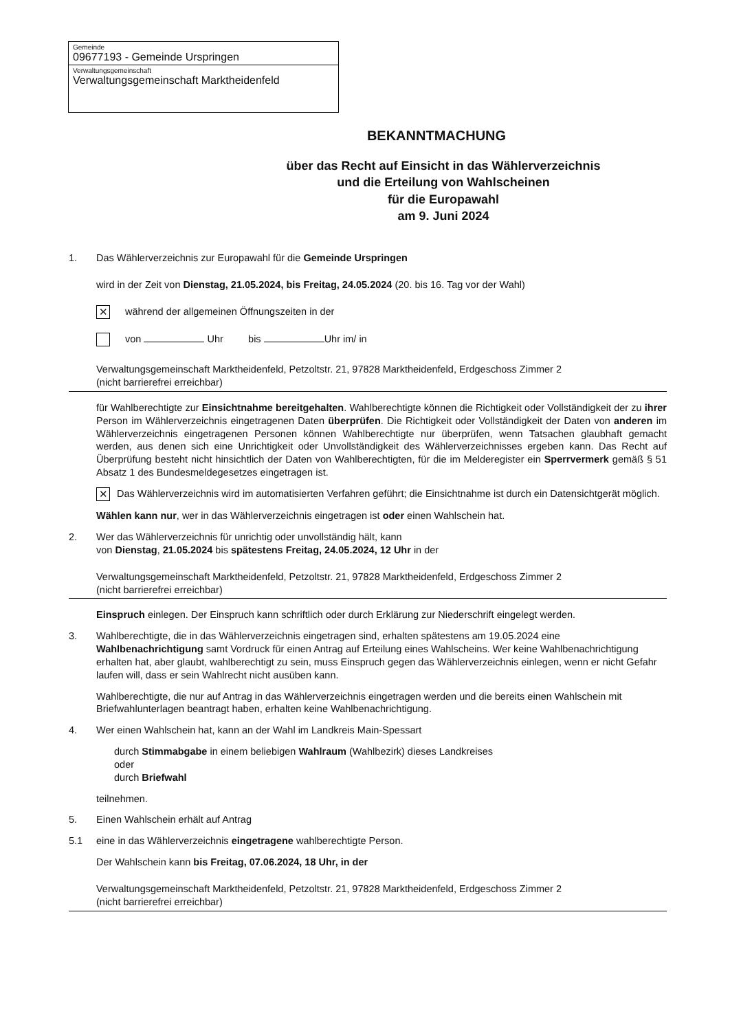Gemeinde
09677193 - Gemeinde Urspringen
Verwaltungsgemeinschaft
Verwaltungsgemeinschaft Marktheidenfeld
BEKANNTMACHUNG
über das Recht auf Einsicht in das Wählerverzeichnis
und die Erteilung von Wahlscheinen
für die Europawahl
am 9. Juni 2024
1. Das Wählerverzeichnis zur Europawahl für die Gemeinde Urspringen
wird in der Zeit von Dienstag, 21.05.2024, bis Freitag, 24.05.2024 (20. bis 16. Tag vor der Wahl)
✕ während der allgemeinen Öffnungszeiten in der
von Uhr bis Uhr im/ in
Verwaltungsgemeinschaft Marktheidenfeld, Petzoltstr. 21, 97828 Marktheidenfeld, Erdgeschoss Zimmer 2
(nicht barrierefrei erreichbar)
für Wahlberechtigte zur Einsichtnahme bereitgehalten. Wahlberechtigte können die Richtigkeit oder Vollständigkeit der zu ihrer Person im Wählerverzeichnis eingetragenen Daten überprüfen. Die Richtigkeit oder Vollständigkeit der Daten von anderen im Wählerverzeichnis eingetragenen Personen können Wahlberechtigte nur überprüfen, wenn Tatsachen glaubhaft gemacht werden, aus denen sich eine Unrichtigkeit oder Unvollständigkeit des Wählerverzeichnisses ergeben kann. Das Recht auf Überprüfung besteht nicht hinsichtlich der Daten von Wahlberechtigten, für die im Melderegister ein Sperrvermerk gemäß § 51 Absatz 1 des Bundesmeldegesetzes eingetragen ist.
✕ Das Wählerverzeichnis wird im automatisierten Verfahren geführt; die Einsichtnahme ist durch ein Datensichtgerät möglich.
Wählen kann nur, wer in das Wählerverzeichnis eingetragen ist oder einen Wahlschein hat.
2. Wer das Wählerverzeichnis für unrichtig oder unvollständig hält, kann
von Dienstag, 21.05.2024 bis spätestens Freitag, 24.05.2024, 12 Uhr in der
Verwaltungsgemeinschaft Marktheidenfeld, Petzoltstr. 21, 97828 Marktheidenfeld, Erdgeschoss Zimmer 2
(nicht barrierefrei erreichbar)
Einspruch einlegen. Der Einspruch kann schriftlich oder durch Erklärung zur Niederschrift eingelegt werden.
3. Wahlberechtigte, die in das Wählerverzeichnis eingetragen sind, erhalten spätestens am 19.05.2024 eine Wahlbenachrichtigung samt Vordruck für einen Antrag auf Erteilung eines Wahlscheins. Wer keine Wahlbenachrichtigung erhalten hat, aber glaubt, wahlberechtigt zu sein, muss Einspruch gegen das Wählerverzeichnis einlegen, wenn er nicht Gefahr laufen will, dass er sein Wahlrecht nicht ausüben kann.
Wahlberechtigte, die nur auf Antrag in das Wählerverzeichnis eingetragen werden und die bereits einen Wahlschein mit Briefwahlunterlagen beantragt haben, erhalten keine Wahlbenachrichtigung.
4. Wer einen Wahlschein hat, kann an der Wahl im Landkreis Main-Spessart
durch Stimmabgabe in einem beliebigen Wahlraum (Wahlbezirk) dieses Landkreises
oder
durch Briefwahl
teilnehmen.
5. Einen Wahlschein erhält auf Antrag
5.1 eine in das Wählerverzeichnis eingetragene wahlberechtigte Person.
Der Wahlschein kann bis Freitag, 07.06.2024, 18 Uhr, in der
Verwaltungsgemeinschaft Marktheidenfeld, Petzoltstr. 21, 97828 Marktheidenfeld, Erdgeschoss Zimmer 2
(nicht barrierefrei erreichbar)